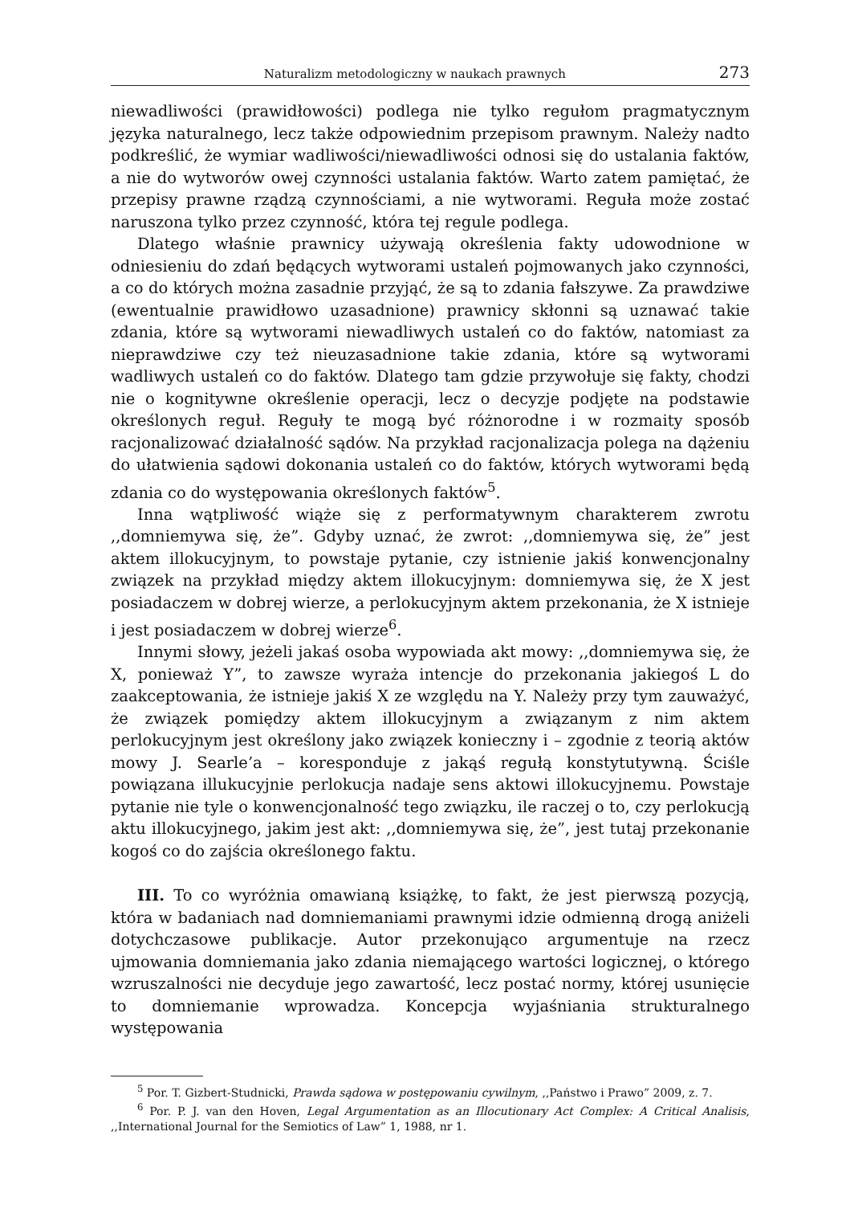Naturalizm metodologiczny w naukach prawnych 273
niewadliwości (prawidłowości) podlega nie tylko regułom pragmatycznym języka naturalnego, lecz także odpowiednim przepisom prawnym. Należy nadto podkreślić, że wymiar wadliwości/niewadliwości odnosi się do ustalania faktów, a nie do wytworów owej czynności ustalania faktów. Warto zatem pamiętać, że przepisy prawne rządzą czynnościami, a nie wytworami. Reguła może zostać naruszona tylko przez czynność, która tej regule podlega.
Dlatego właśnie prawnicy używają określenia fakty udowodnione w odniesieniu do zdań będących wytworami ustaleń pojmowanych jako czynności, a co do których można zasadnie przyjąć, że są to zdania fałszywe. Za prawdziwe (ewentualnie prawidłowo uzasadnione) prawnicy skłonni są uznawać takie zdania, które są wytworami niewadliwych ustaleń co do faktów, natomiast za nieprawdziwe czy też nieuzasadnione takie zdania, które są wytworami wadliwych ustaleń co do faktów. Dlatego tam gdzie przywołuje się fakty, chodzi nie o kognitywne określenie operacji, lecz o decyzje podjęte na podstawie określonych reguł. Reguły te mogą być różnorodne i w rozmaity sposób racjonalizować działalność sądów. Na przykład racjonalizacja polega na dążeniu do ułatwienia sądowi dokonania ustaleń co do faktów, których wytworami będą zdania co do występowania określonych faktów<sup>5</sup>.
Inna wątpliwość wiąże się z performatywnym charakterem zwrotu ,,domniemywa się, że”. Gdyby uznać, że zwrot: ,,domniemywa się, że” jest aktem illokucyjnym, to powstaje pytanie, czy istnienie jakiś konwencjonalny związek na przykład między aktem illokucyjnym: domniemywa się, że X jest posiadaczem w dobrej wierze, a perlokucyjnym aktem przekonania, że X istnieje i jest posiadaczem w dobrej wierze<sup>6</sup>.
Innymi słowy, jeżeli jakaś osoba wypowiada akt mowy: ,,domniemywa się, że X, ponieważ Y”, to zawsze wyraża intencje do przekonania jakiegoś L do zaakceptowania, że istnieje jakiś X ze względu na Y. Należy przy tym zauważyć, że związek pomiędzy aktem illokucyjnym a związanym z nim aktem perlokucyjnym jest określony jako związek konieczny i – zgodnie z teorią aktów mowy J. Searle’a – koresponduje z jakąś regułą konstytutywną. Ściśle powiązana illukucyjnie perlokucja nadaje sens aktowi illokucyjnemu. Powstaje pytanie nie tyle o konwencjonalność tego związku, ile raczej o to, czy perlokucją aktu illokucyjnego, jakim jest akt: ,,domniemywa się, że”, jest tutaj przekonanie kogoś co do zajścia określonego faktu.
III. To co wyróżnia omawianą książkę, to fakt, że jest pierwszą pozycją, która w badaniach nad domniemaniami prawnymi idzie odmienną drogą aniżeli dotychczasowe publikacje. Autor przekonująco argumentuje na rzecz ujmowania domniemania jako zdania niemającego wartości logicznej, o którego wzruszalności nie decyduje jego zawartość, lecz postać normy, której usunięcie to domniemanie wprowadza. Koncepcja wyjaśniania strukturalnego występowania
<sup>5</sup> Por. T. Gizbert-Studnicki, Prawda sądowa w postępowaniu cywilnym, ,,Państwo i Prawo” 2009, z. 7.
<sup>6</sup> Por. P. J. van den Hoven, Legal Argumentation as an Illocutionary Act Complex: A Critical Analisis, ,,International Journal for the Semiotics of Law” 1, 1988, nr 1.